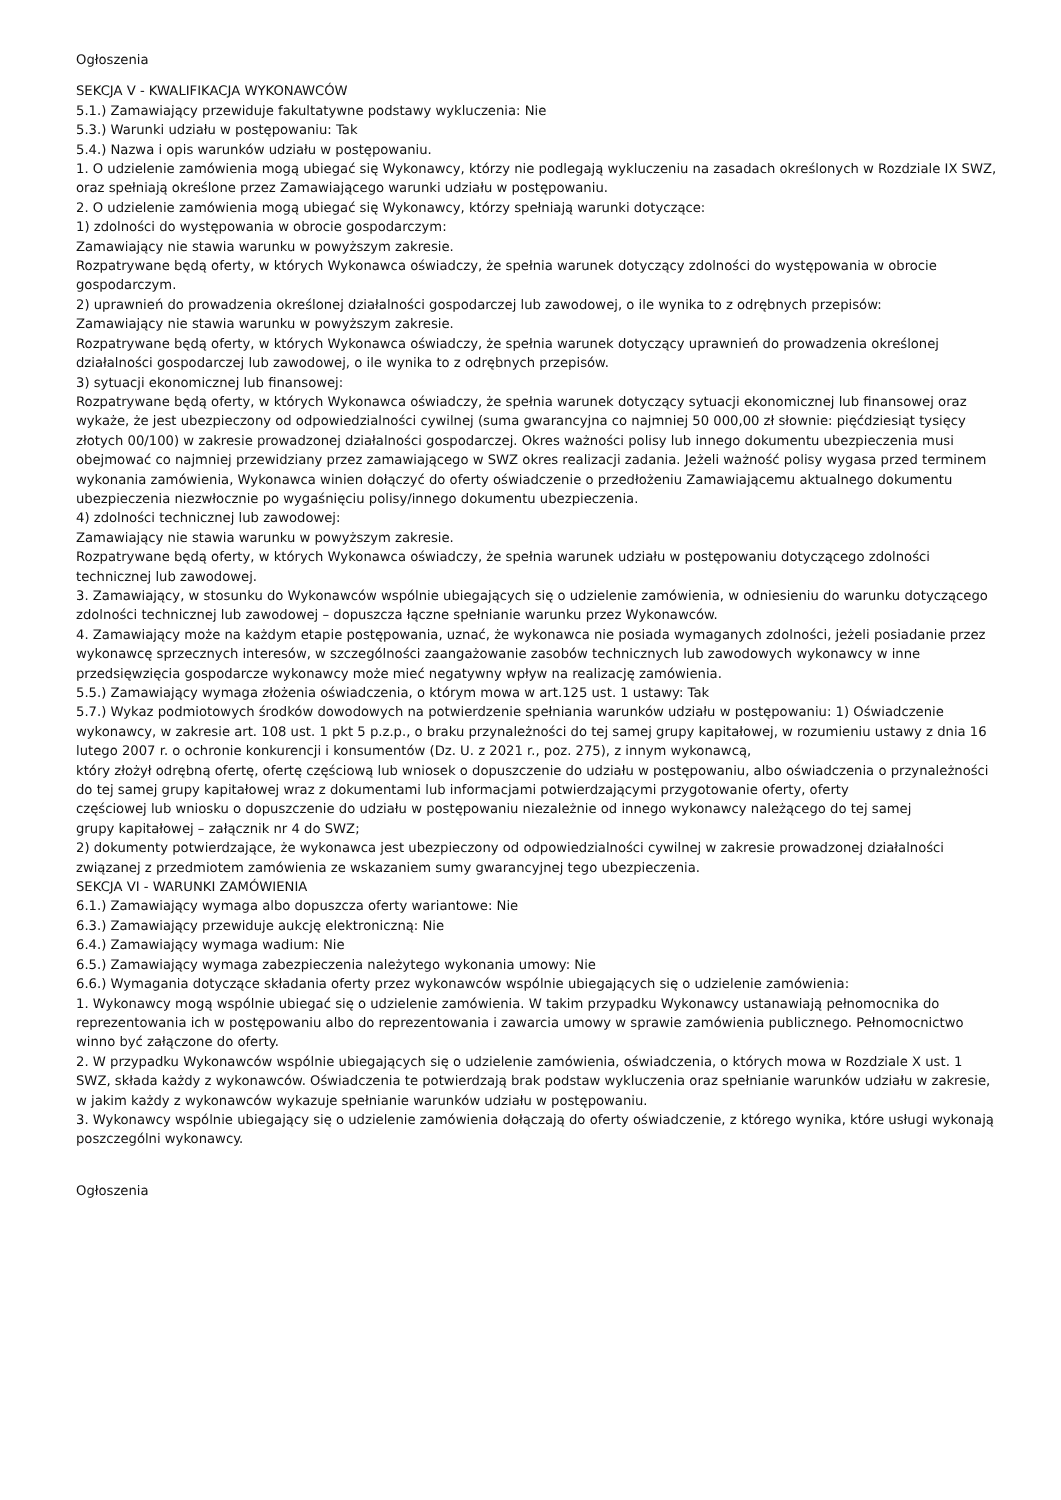Ogłoszenia
SEKCJA V - KWALIFIKACJA WYKONAWCÓW
5.1.) Zamawiający przewiduje fakultatywne podstawy wykluczenia: Nie
5.3.) Warunki udziału w postępowaniu: Tak
5.4.) Nazwa i opis warunków udziału w postępowaniu.
1. O udzielenie zamówienia mogą ubiegać się Wykonawcy, którzy nie podlegają wykluczeniu na zasadach określonych w Rozdziale IX SWZ, oraz spełniają określone przez Zamawiającego warunki udziału w postępowaniu.
2. O udzielenie zamówienia mogą ubiegać się Wykonawcy, którzy spełniają warunki dotyczące:
1) zdolności do występowania w obrocie gospodarczym:
Zamawiający nie stawia warunku w powyższym zakresie.
Rozpatrywane będą oferty, w których Wykonawca oświadczy, że spełnia warunek dotyczący zdolności do występowania w obrocie gospodarczym.
2) uprawnień do prowadzenia określonej działalności gospodarczej lub zawodowej, o ile wynika to z odrębnych przepisów:
Zamawiający nie stawia warunku w powyższym zakresie.
Rozpatrywane będą oferty, w których Wykonawca oświadczy, że spełnia warunek dotyczący uprawnień do prowadzenia określonej działalności gospodarczej lub zawodowej, o ile wynika to z odrębnych przepisów.
3) sytuacji ekonomicznej lub finansowej:
Rozpatrywane będą oferty, w których Wykonawca oświadczy, że spełnia warunek dotyczący sytuacji ekonomicznej lub finansowej oraz wykaże, że jest ubezpieczony od odpowiedzialności cywilnej (suma gwarancyjna co najmniej 50 000,00 zł słownie: pięćdziesiąt tysięcy złotych 00/100) w zakresie prowadzonej działalności gospodarczej. Okres ważności polisy lub innego dokumentu ubezpieczenia musi obejmować co najmniej przewidziany przez zamawiającego w SWZ okres realizacji zadania. Jeżeli ważność polisy wygasa przed terminem wykonania zamówienia, Wykonawca winien dołączyć do oferty oświadczenie o przedłożeniu Zamawiającemu aktualnego dokumentu ubezpieczenia niezwłocznie po wygaśnięciu polisy/innego dokumentu ubezpieczenia.
4) zdolności technicznej lub zawodowej:
Zamawiający nie stawia warunku w powyższym zakresie.
Rozpatrywane będą oferty, w których Wykonawca oświadczy, że spełnia warunek udziału w postępowaniu dotyczącego zdolności technicznej lub zawodowej.
3. Zamawiający, w stosunku do Wykonawców wspólnie ubiegających się o udzielenie zamówienia, w odniesieniu do warunku dotyczącego zdolności technicznej lub zawodowej – dopuszcza łączne spełnianie warunku przez Wykonawców.
4. Zamawiający może na każdym etapie postępowania, uznać, że wykonawca nie posiada wymaganych zdolności, jeżeli posiadanie przez wykonawcę sprzecznych interesów, w szczególności zaangażowanie zasobów technicznych lub zawodowych wykonawcy w inne przedsięwzięcia gospodarcze wykonawcy może mieć negatywny wpływ na realizację zamówienia.
5.5.) Zamawiający wymaga złożenia oświadczenia, o którym mowa w art.125 ust. 1 ustawy: Tak
5.7.) Wykaz podmiotowych środków dowodowych na potwierdzenie spełniania warunków udziału w postępowaniu: 1) Oświadczenie wykonawcy, w zakresie art. 108 ust. 1 pkt 5 p.z.p., o braku przynależności do tej samej grupy kapitałowej, w rozumieniu ustawy z dnia 16 lutego 2007 r. o ochronie konkurencji i konsumentów (Dz. U. z 2021 r., poz. 275), z innym wykonawcą,
który złożył odrębną ofertę, ofertę częściową lub wniosek o dopuszczenie do udziału w postępowaniu, albo oświadczenia o przynależności do tej samej grupy kapitałowej wraz z dokumentami lub informacjami potwierdzającymi przygotowanie oferty, oferty
częściowej lub wniosku o dopuszczenie do udziału w postępowaniu niezależnie od innego wykonawcy należącego do tej samej
grupy kapitałowej – załącznik nr 4 do SWZ;
2) dokumenty potwierdzające, że wykonawca jest ubezpieczony od odpowiedzialności cywilnej w zakresie prowadzonej działalności
związanej z przedmiotem zamówienia ze wskazaniem sumy gwarancyjnej tego ubezpieczenia.
SEKCJA VI - WARUNKI ZAMÓWIENIA
6.1.) Zamawiający wymaga albo dopuszcza oferty wariantowe: Nie
6.3.) Zamawiający przewiduje aukcję elektroniczną: Nie
6.4.) Zamawiający wymaga wadium: Nie
6.5.) Zamawiający wymaga zabezpieczenia należytego wykonania umowy: Nie
6.6.) Wymagania dotyczące składania oferty przez wykonawców wspólnie ubiegających się o udzielenie zamówienia:
1. Wykonawcy mogą wspólnie ubiegać się o udzielenie zamówienia. W takim przypadku Wykonawcy ustanawiają pełnomocnika do reprezentowania ich w postępowaniu albo do reprezentowania i zawarcia umowy w sprawie zamówienia publicznego. Pełnomocnictwo winno być załączone do oferty.
2. W przypadku Wykonawców wspólnie ubiegających się o udzielenie zamówienia, oświadczenia, o których mowa w Rozdziale X ust. 1 SWZ, składa każdy z wykonawców. Oświadczenia te potwierdzają brak podstaw wykluczenia oraz spełnianie warunków udziału w zakresie, w jakim każdy z wykonawców wykazuje spełnianie warunków udziału w postępowaniu.
3. Wykonawcy wspólnie ubiegający się o udzielenie zamówienia dołączają do oferty oświadczenie, z którego wynika, które usługi wykonają poszczególni wykonawcy.
Ogłoszenia